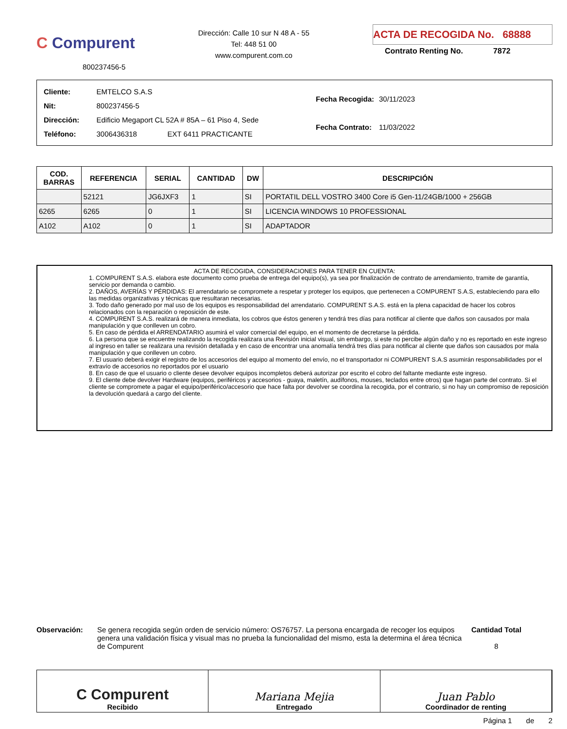C Compurent
800237456-5
Dirección: Calle 10 sur N 48 A - 55
Tel: 448 51 00
www.compurent.com.co
ACTA DE RECOGIDA No. 68888
Contrato Renting No. 7872
| Cliente: | EMTELCO S.A.S |
| Nit: | 800237456-5 |
| Dirección: | Edificio Megaport CL 52A # 85A – 61 Piso 4, Sede |
| Teléfono: | 3006436318 EXT 6411 PRACTICANTE |
| Fecha Recogida: | 30/11/2023 |
| Fecha Contrato: | 11/03/2022 |
| COD. BARRAS | REFERENCIA | SERIAL | CANTIDAD | DW | DESCRIPCIÓN |
| --- | --- | --- | --- | --- | --- |
| | 52121 | JG6JXF3 | 1 | SI | PORTATIL DELL VOSTRO 3400 Core i5 Gen-11/24GB/1000 + 256GB |
| 6265 | 6265 | 0 | 1 | SI | LICENCIA WINDOWS 10 PROFESSIONAL |
| A102 | A102 | 0 | 1 | SI | ADAPTADOR |
ACTA DE RECOGIDA, CONSIDERACIONES PARA TENER EN CUENTA:
1. COMPURENT S.A.S. elabora este documento como prueba de entrega del equipo(s), ya sea por finalización de contrato de arrendamiento, tramite de garantía, servicio por demanda o cambio.
2. DAÑOS, AVERÍAS Y PÉRDIDAS: El arrendatario se compromete a respetar y proteger los equipos, que pertenecen a COMPURENT S.A.S, estableciendo para ello las medidas organizativas y técnicas que resultaran necesarias.
3. Todo daño generado por mal uso de los equipos es responsabilidad del arrendatario. COMPURENT S.A.S. está en la plena capacidad de hacer los cobros relacionados con la reparación o reposición de este.
4. COMPURENT S.A.S. realizará de manera inmediata, los cobros que éstos generen y tendrá tres días para notificar al cliente que daños son causados por mala manipulación y que conlleven un cobro.
5. En caso de pérdida el ARRENDATARIO asumirá el valor comercial del equipo, en el momento de decretarse la pérdida.
6. La persona que se encuentre realizando la recogida realizara una Revisión inicial visual, sin embargo, si este no percibe algún daño y no es reportado en este ingreso al ingreso en taller se realizara una revisión detallada y en caso de encontrar una anomalía tendrá tres días para notificar al cliente que daños son causados por mala manipulación y que conlleven un cobro.
7. El usuario deberá exigir el registro de los accesorios del equipo al momento del envío, no el transportador ni COMPURENT S.A.S asumirán responsabilidades por el extravío de accesorios no reportados por el usuario
8. En caso de que el usuario o cliente desee devolver equipos incompletos deberá autorizar por escrito el cobro del faltante mediante este ingreso.
9. El cliente debe devolver Hardware (equipos, periféricos y accesorios - guaya, maletín, audífonos, mouses, teclados entre otros) que hagan parte del contrato. Si el cliente se compromete a pagar el equipo/periférico/accesorio que hace falta por devolver se coordina la recogida, por el contrario, si no hay un compromiso de reposición la devolución quedará a cargo del cliente.
Observación: Se genera recogida según orden de servicio número: OS76757. La persona encargada de recoger los equipos genera una validación física y visual mas no prueba la funcionalidad del mismo, esta la determina el área técnica de Compurent
Cantidad Total
8
C Compurent
Recibido
Mariana Mejia
Entregado
Juan Pablo
Coordinador de renting
Página 1 de 2